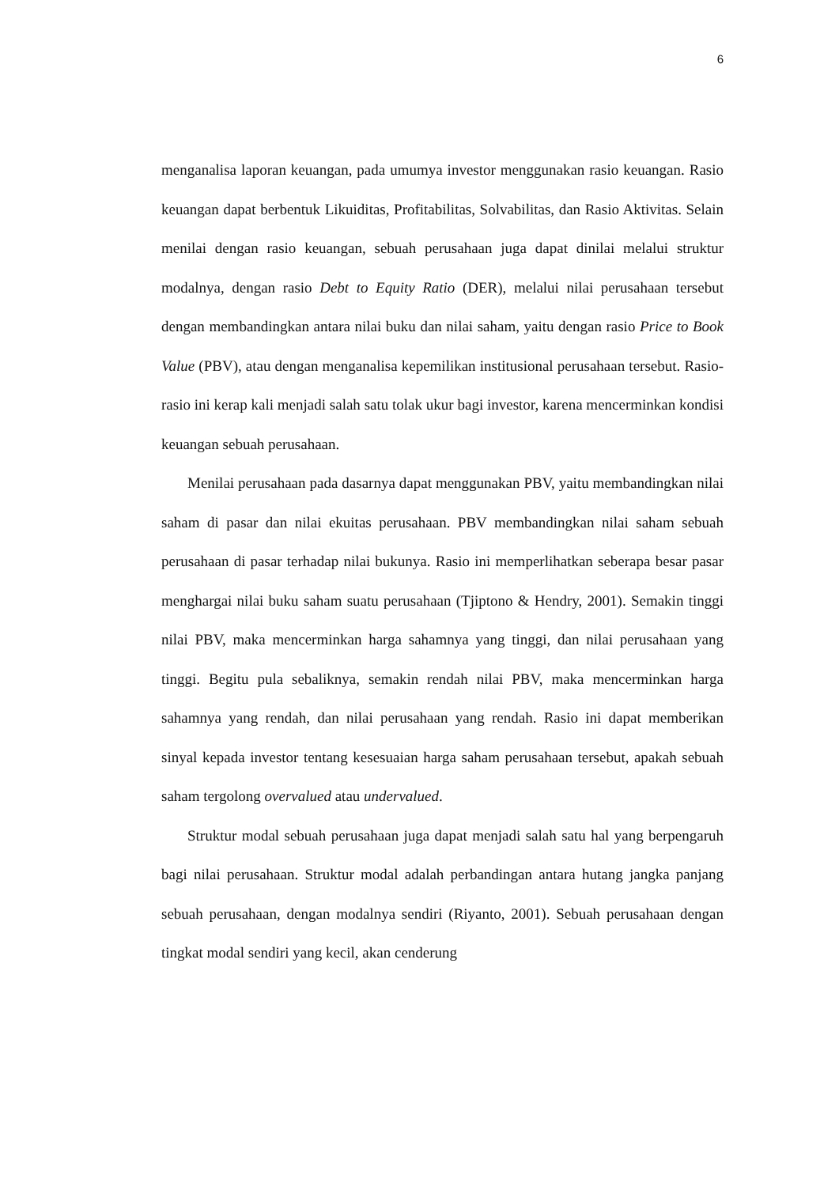6
menganalisa laporan keuangan, pada umumya investor menggunakan rasio keuangan. Rasio keuangan dapat berbentuk Likuiditas, Profitabilitas, Solvabilitas, dan Rasio Aktivitas. Selain menilai dengan rasio keuangan, sebuah perusahaan juga dapat dinilai melalui struktur modalnya, dengan rasio Debt to Equity Ratio (DER), melalui nilai perusahaan tersebut dengan membandingkan antara nilai buku dan nilai saham, yaitu dengan rasio Price to Book Value (PBV), atau dengan menganalisa kepemilikan institusional perusahaan tersebut. Rasio-rasio ini kerap kali menjadi salah satu tolak ukur bagi investor, karena mencerminkan kondisi keuangan sebuah perusahaan.
Menilai perusahaan pada dasarnya dapat menggunakan PBV, yaitu membandingkan nilai saham di pasar dan nilai ekuitas perusahaan. PBV membandingkan nilai saham sebuah perusahaan di pasar terhadap nilai bukunya. Rasio ini memperlihatkan seberapa besar pasar menghargai nilai buku saham suatu perusahaan (Tjiptono & Hendry, 2001). Semakin tinggi nilai PBV, maka mencerminkan harga sahamnya yang tinggi, dan nilai perusahaan yang tinggi. Begitu pula sebaliknya, semakin rendah nilai PBV, maka mencerminkan harga sahamnya yang rendah, dan nilai perusahaan yang rendah. Rasio ini dapat memberikan sinyal kepada investor tentang kesesuaian harga saham perusahaan tersebut, apakah sebuah saham tergolong overvalued atau undervalued.
Struktur modal sebuah perusahaan juga dapat menjadi salah satu hal yang berpengaruh bagi nilai perusahaan. Struktur modal adalah perbandingan antara hutang jangka panjang sebuah perusahaan, dengan modalnya sendiri (Riyanto, 2001). Sebuah perusahaan dengan tingkat modal sendiri yang kecil, akan cenderung